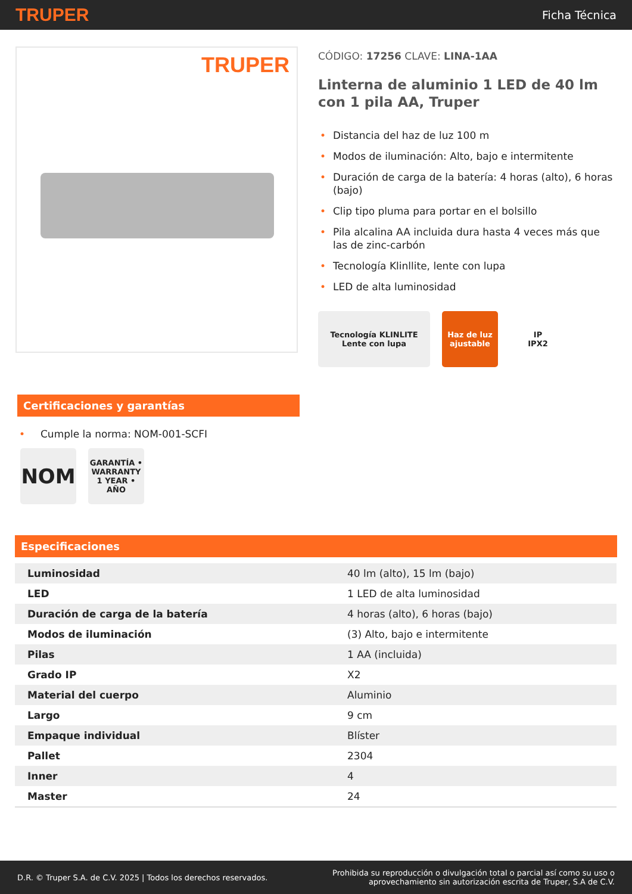TRUPER
Ficha Técnica
TRUPER
CÓDIGO: 17256 CLAVE: LINA-1AA
Linterna de aluminio 1 LED de 40 lm con 1 pila AA, Truper
• Distancia del haz de luz 100 m
• Modos de iluminación: Alto, bajo e intermitente
• Duración de carga de la batería: 4 horas (alto), 6 horas (bajo)
• Clip tipo pluma para portar en el bolsillo
• Pila alcalina AA incluida dura hasta 4 veces más que las de zinc-carbón
• Tecnología Klinllite, lente con lupa
• LED de alta luminosidad
Tecnología KLINLITE
Lente con lupa
Haz de luz ajustable
IP
IPX2
Certificaciones y garantías
• Cumple la norma: NOM-001-SCFI
NOM
GARANTÍA • WARRANTY 1 YEAR • AÑO
Especificaciones
| Luminosidad | 40 lm (alto), 15 lm (bajo) |
| LED | 1 LED de alta luminosidad |
| Duración de carga de la batería | 4 horas (alto), 6 horas (bajo) |
| Modos de iluminación | (3) Alto, bajo e intermitente |
| Pilas | 1 AA (incluida) |
| Grado IP | X2 |
| Material del cuerpo | Aluminio |
| Largo | 9 cm |
| Empaque individual | Blíster |
| Pallet | 2304 |
| Inner | 4 |
| Master | 24 |
D.R. © Truper S.A. de C.V. 2025 | Todos los derechos reservados.
Prohibida su reproducción o divulgación total o parcial así como su uso o
aprovechamiento sin autorización escrita de Truper, S.A de C.V.